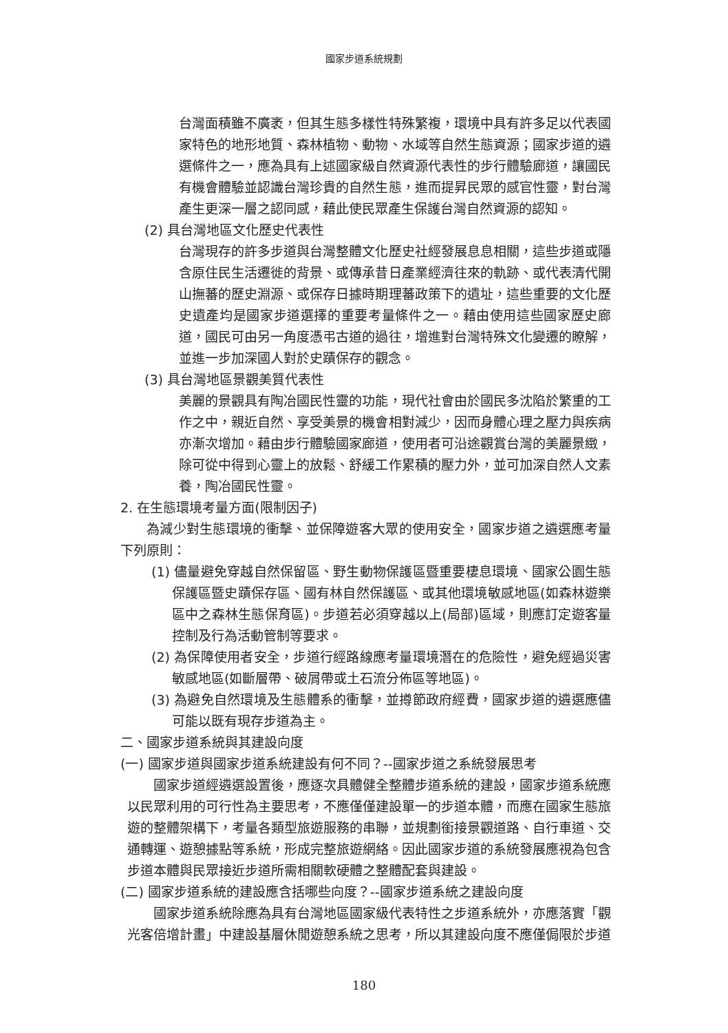國家步道系統規劃
台灣面積雖不廣袤，但其生態多樣性特殊繁複，環境中具有許多足以代表國家特色的地形地質、森林植物、動物、水域等自然生態資源；國家步道的遴選條件之一，應為具有上述國家級自然資源代表性的步行體驗廊道，讓國民有機會體驗並認識台灣珍貴的自然生態，進而提昇民眾的感官性靈，對台灣產生更深一層之認同感，藉此使民眾產生保護台灣自然資源的認知。
(2) 具台灣地區文化歷史代表性
台灣現存的許多步道與台灣整體文化歷史社經發展息息相關，這些步道或隱含原住民生活遷徙的背景、或傳承昔日產業經濟往來的軌跡、或代表清代開山撫蕃的歷史淵源、或保存日據時期理蕃政策下的遺址，這些重要的文化歷史遺產均是國家步道選擇的重要考量條件之一。藉由使用這些國家歷史廊道，國民可由另一角度憑弔古道的過往，增進對台灣特殊文化變遷的瞭解，並進一步加深國人對於史蹟保存的觀念。
(3) 具台灣地區景觀美質代表性
美麗的景觀具有陶冶國民性靈的功能，現代社會由於國民多沈陷於繁重的工作之中，親近自然、享受美景的機會相對減少，因而身體心理之壓力與疾病亦漸次增加。藉由步行體驗國家廊道，使用者可沿途觀賞台灣的美麗景緻，除可從中得到心靈上的放鬆、舒緩工作累積的壓力外，並可加深自然人文素養，陶冶國民性靈。
2. 在生態環境考量方面(限制因子)
為減少對生態環境的衝擊、並保障遊客大眾的使用安全，國家步道之遴選應考量下列原則：
(1) 儘量避免穿越自然保留區、野生動物保護區暨重要棲息環境、國家公園生態保護區暨史蹟保存區、國有林自然保護區、或其他環境敏感地區(如森林遊樂區中之森林生態保育區)。步道若必須穿越以上(局部)區域，則應訂定遊客量控制及行為活動管制等要求。
(2) 為保障使用者安全，步道行經路線應考量環境潛在的危險性，避免經過災害敏感地區(如斷層帶、破屑帶或土石流分佈區等地區)。
(3) 為避免自然環境及生態體系的衝擊，並撙節政府經費，國家步道的遴選應儘可能以既有現存步道為主。
二、國家步道系統與其建設向度
(一) 國家步道與國家步道系統建設有何不同？--國家步道之系統發展思考
國家步道經遴選設置後，應逐次具體健全整體步道系統的建設，國家步道系統應以民眾利用的可行性為主要思考，不應僅僅建設單一的步道本體，而應在國家生態旅遊的整體架構下，考量各類型旅遊服務的串聯，並規劃銜接景觀道路、自行車道、交通轉運、遊憩據點等系統，形成完整旅遊網絡。因此國家步道的系統發展應視為包含步道本體與民眾接近步道所需相關軟硬體之整體配套與建設。
(二) 國家步道系統的建設應含括哪些向度？--國家步道系統之建設向度
國家步道系統除應為具有台灣地區國家級代表特性之步道系統外，亦應落實「觀光客倍增計畫」中建設基層休閒遊憩系統之思考，所以其建設向度不應僅侷限於步道
180